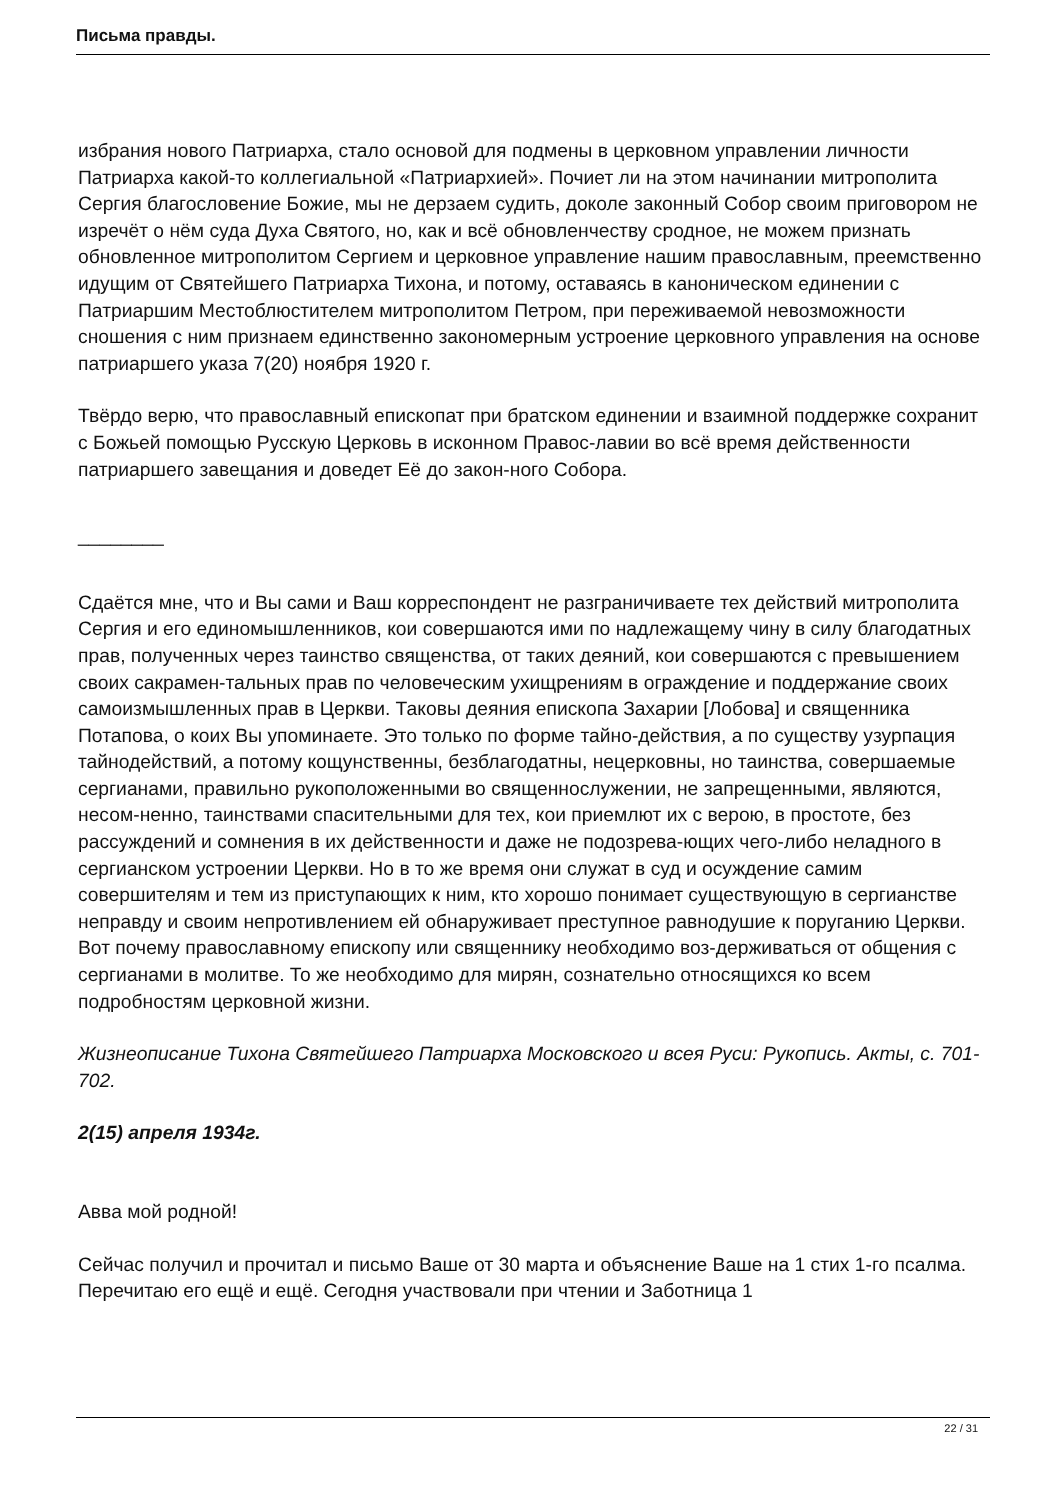Письма правды.
избрания нового Патриарха, стало основой для подмены в церковном управлении личности Патриарха какой-то коллегиальной «Патриархией». Почиет ли на этом начинании митрополита Сергия благословение Божие, мы не дерзаем судить, доколе законный Собор своим приговором не изречёт о нём суда Духа Святого, но, как и всё обновленчеству сродное, не можем признать обновленное митрополитом Сергием и церковное управление нашим православным, преемственно идущим от Святейшего Патриарха Тихона, и потому, оставаясь в каноническом единении с Патриаршим Местоблюстителем митрополитом Петром, при переживаемой невозможности сношения с ним признаем единственно закономерным устроение церковного управления на основе патриаршего указа 7(20) ноября 1920 г.
Твёрдо верю, что православный епископат при братском единении и взаимной поддержке сохранит с Божьей помощью Русскую Церковь в исконном Правос-лавии во всё время действенности патриаршего завещания и доведет Её до закон-ного Собора.
________
Сдаётся мне, что и Вы сами и Ваш корреспондент не разграничиваете тех действий митрополита Сергия и его единомышленников, кои совершаются ими по надлежащему чину в силу благодатных прав, полученных через таинство священства, от таких деяний, кои совершаются с превышением своих сакрамен-тальных прав по человеческим ухищрениям в ограждение и поддержание своих самоизмышленных прав в Церкви. Таковы деяния епископа Захарии [Лобова] и священника Потапова, о коих Вы упоминаете. Это только по форме тайно-действия, а по существу узурпация тайнодействий, а потому кощунственны, безблагодатны, нецерковны, но таинства, совершаемые сергианами, правильно рукоположенными во священнослужении, не запрещенными, являются, несом-ненно, таинствами спасительными для тех, кои приемлют их с верою, в простоте, без рассуждений и сомнения в их действенности и даже не подозрева-ющих чего-либо неладного в сергианском устроении Церкви. Но в то же время они служат в суд и осуждение самим совершителям и тем из приступающих к ним, кто хорошо понимает существующую в сергианстве неправду и своим непротивлением ей обнаруживает преступное равнодушие к поруганию Церкви. Вот почему православному епископу или священнику необходимо воз-держиваться от общения с сергианами в молитве. То же необходимо для мирян, сознательно относящихся ко всем подробностям церковной жизни.
Жизнеописание Тихона Святейшего Патриарха Московского и всея Руси: Рукопись. Акты, с. 701-702.
2(15) апреля 1934г.
Авва мой родной!
Сейчас получил и прочитал и письмо Ваше от 30 марта и объяснение Ваше на 1 стих 1-го псалма. Перечитаю его ещё и ещё. Сегодня участвовали при чтении и Заботница 1
22 / 31